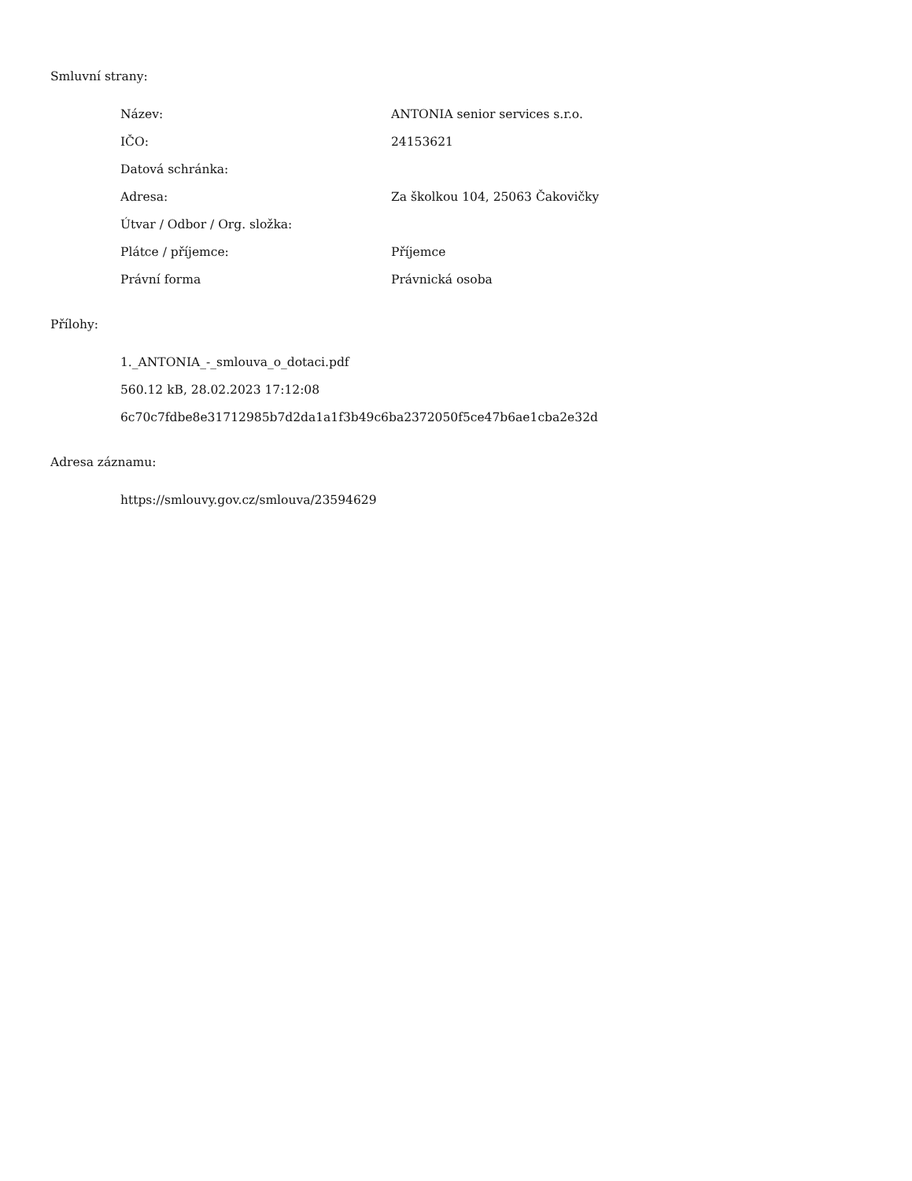Smluvní strany:
| Název: | ANTONIA senior services s.r.o. |
| IČO: | 24153621 |
| Datová schránka: | |
| Adresa: | Za školkou 104, 25063 Čakovičky |
| Útvar / Odbor / Org. složka: | |
| Plátce / příjemce: | Příjemce |
| Právní forma | Právnická osoba |
Přílohy:
1._ANTONIA_-_smlouva_o_dotaci.pdf
560.12 kB, 28.02.2023 17:12:08
6c70c7fdbe8e31712985b7d2da1a1f3b49c6ba2372050f5ce47b6ae1cba2e32d
Adresa záznamu:
https://smlouvy.gov.cz/smlouva/23594629